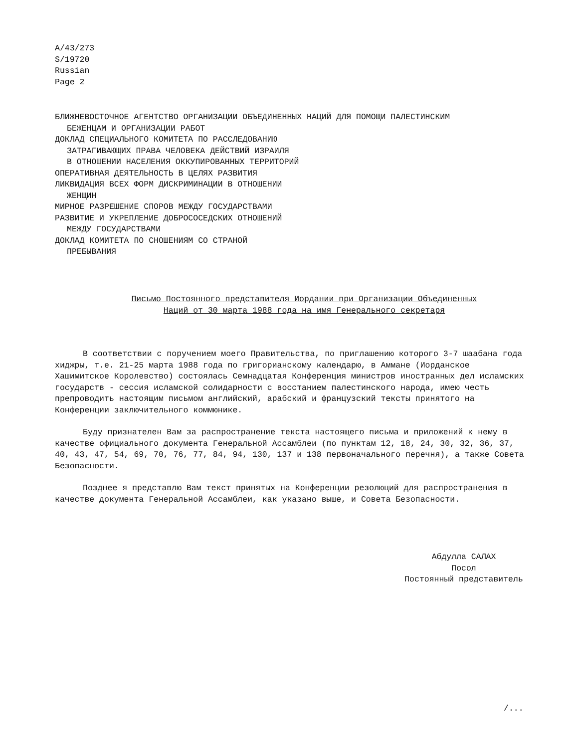A/43/273
S/19720
Russian
Page 2
БЛИЖНЕВОСТОЧНОЕ АГЕНТСТВО ОРГАНИЗАЦИИ ОБЪЕДИНЕННЫХ НАЦИЙ ДЛЯ ПОМОЩИ ПАЛЕСТИНСКИМ
БЕЖЕНЦАМ И ОРГАНИЗАЦИИ РАБОТ
ДОКЛАД СПЕЦИАЛЬНОГО КОМИТЕТА ПО РАССЛЕДОВАНИЮ
ЗАТРАГИВАЮЩИХ ПРАВА ЧЕЛОВЕКА ДЕЙСТВИЙ ИЗРАИЛЯ
В ОТНОШЕНИИ НАСЕЛЕНИЯ ОККУПИРОВАННЫХ ТЕРРИТОРИЙ
ОПЕРАТИВНАЯ ДЕЯТЕЛЬНОСТЬ В ЦЕЛЯХ РАЗВИТИЯ
ЛИКВИДАЦИЯ ВСЕХ ФОРМ ДИСКРИМИНАЦИИ В ОТНОШЕНИИ
ЖЕНЩИН
МИРНОЕ РАЗРЕШЕНИЕ СПОРОВ МЕЖДУ ГОСУДАРСТВАМИ
РАЗВИТИЕ И УКРЕПЛЕНИЕ ДОБРОСОСЕДСКИХ ОТНОШЕНИЙ
МЕЖДУ ГОСУДАРСТВАМИ
ДОКЛАД КОМИТЕТА ПО СНОШЕНИЯМ СО СТРАНОЙ
ПРЕБЫВАНИЯ
Письмо Постоянного представителя Иордании при Организации Объединенных Наций от 30 марта 1988 года на имя Генерального секретаря
В соответствии с поручением моего Правительства, по приглашению которого 3-7 шаабана года хиджры, т.е. 21-25 марта 1988 года по григорианскому календарю, в Аммане (Иорданское Хашимитское Королевство) состоялась Семнадцатая Конференция министров иностранных дел исламских государств - сессия исламской солидарности с восстанием палестинского народа, имею честь препроводить настоящим письмом английский, арабский и французский тексты принятого на Конференции заключительного коммюнике.
Буду признателен Вам за распространение текста настоящего письма и приложений к нему в качестве официального документа Генеральной Ассамблеи (по пунктам 12, 18, 24, 30, 32, 36, 37, 40, 43, 47, 54, 69, 70, 76, 77, 84, 94, 130, 137 и 138 первоначального перечня), а также Совета Безопасности.
Позднее я представлю Вам текст принятых на Конференции резолюций для распространения в качестве документа Генеральной Ассамблеи, как указано выше, и Совета Безопасности.
Абдулла САЛАХ
Посол
Постоянный представитель
/...